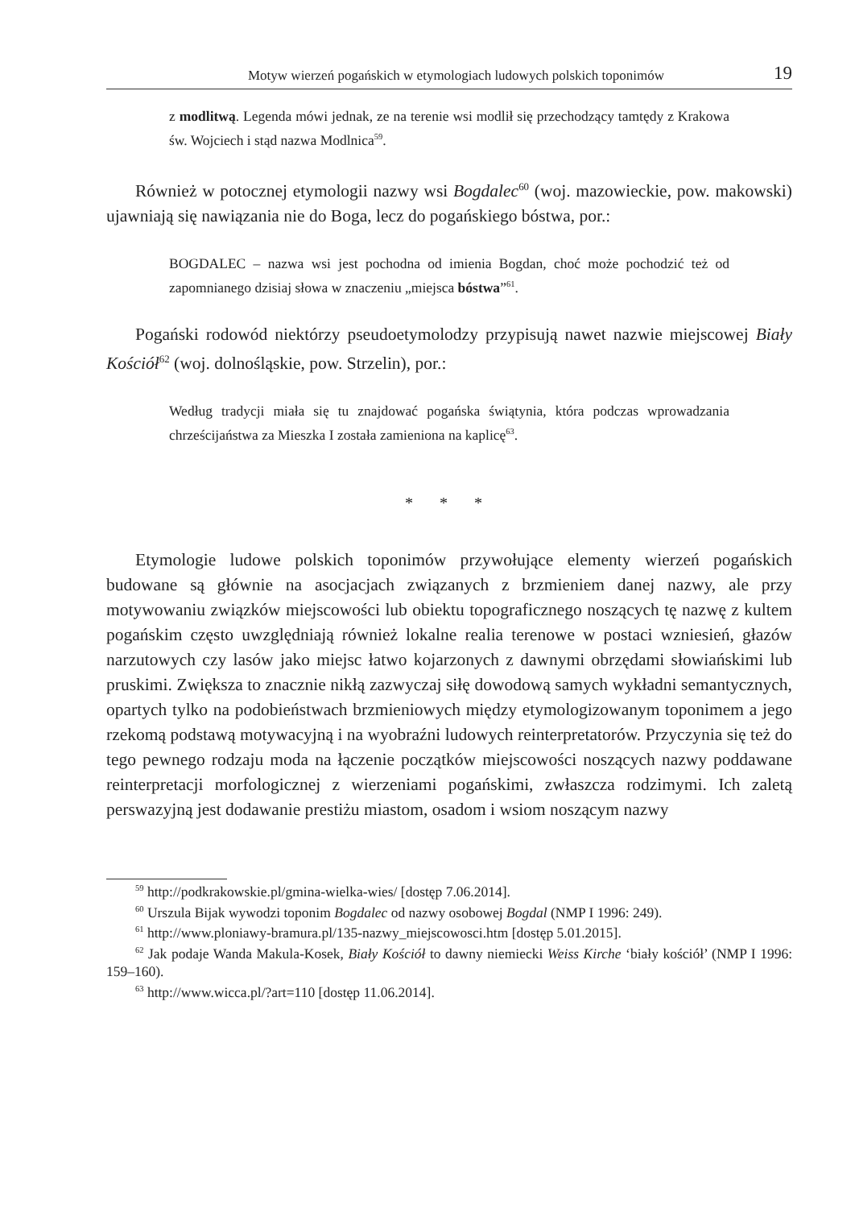Motyw wierzeń pogańskich w etymologiach ludowych polskich toponimów 19
z modlitwą. Legenda mówi jednak, ze na terenie wsi modlił się przechodzący tamtędy z Krakowa św. Wojciech i stąd nazwa Modlnica<sup>59</sup>.
Również w potocznej etymologii nazwy wsi Bogdalec<sup>60</sup> (woj. mazowieckie, pow. makowski) ujawniają się nawiązania nie do Boga, lecz do pogańskiego bóstwa, por.:
BOGDALEC – nazwa wsi jest pochodna od imienia Bogdan, choć może pochodzić też od zapomnianego dzisiaj słowa w znaczeniu „miejsca bóstwa”<sup>61</sup>.
Pogański rodowód niektórzy pseudoetymolodzy przypisują nawet nazwie miejscowej Biały Kościół<sup>62</sup> (woj. dolnośląskie, pow. Strzelin), por.:
Według tradycji miała się tu znajdować pogańska świątynia, która podczas wprowadzania chrześcijaństwa za Mieszka I została zamieniona na kaplicę<sup>63</sup>.
* * *
Etymologie ludowe polskich toponimów przywołujące elementy wierzeń pogańskich budowane są głównie na asocjacjach związanych z brzmieniem danej nazwy, ale przy motywowaniu związków miejscowości lub obiektu topograficznego noszących tę nazwę z kultem pogańskim często uwzględniają również lokalne realia terenowe w postaci wzniesień, głazów narzutowych czy lasów jako miejsc łatwo kojarzonych z dawnymi obrzędami słowiańskimi lub pruskimi. Zwiększa to znacznie nikłą zazwyczaj siłę dowodową samych wykładni semantycznych, opartych tylko na podobieństwach brzmieniowych między etymologizowanym toponimem a jego rzekomą podstawą motywacyjną i na wyobraźni ludowych reinterpretatorów. Przyczynia się też do tego pewnego rodzaju moda na łączenie początków miejscowości noszących nazwy poddawane reinterpretacji morfologicznej z wierzeniami pogańskimi, zwłaszcza rodzimymi. Ich zaletą perswazyjną jest dodawanie prestiżu miastom, osadom i wsiom noszącym nazwy
<sup>59</sup> http://podkrakowskie.pl/gmina-wielka-wies/ [dostęp 7.06.2014].
<sup>60</sup> Urszula Bijak wywodzi toponim Bogdalec od nazwy osobowej Bogdal (NMP I 1996: 249).
<sup>61</sup> http://www.ploniawy-bramura.pl/135-nazwy_miejscowosci.htm [dostęp 5.01.2015].
<sup>62</sup> Jak podaje Wanda Makula-Kosek, Biały Kościół to dawny niemiecki Weiss Kirche ‘biały kościół’ (NMP I 1996: 159–160).
<sup>63</sup> http://www.wicca.pl/?art=110 [dostęp 11.06.2014].